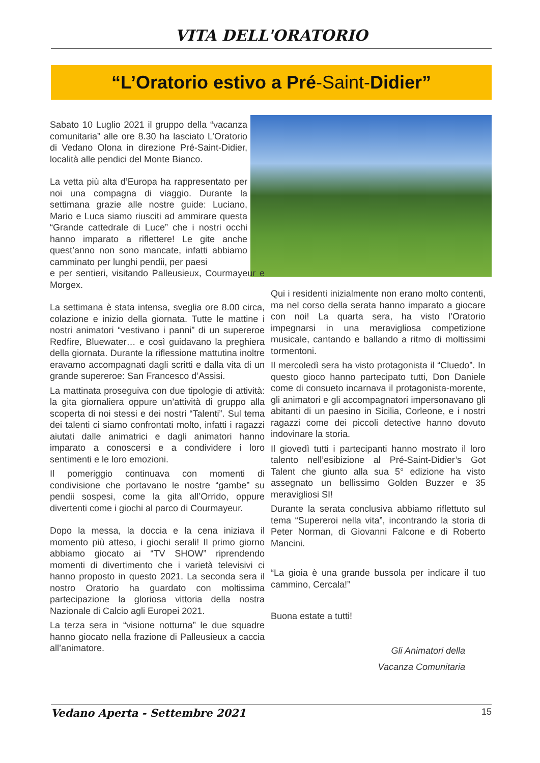VITA DELL'ORATORIO
“L’Oratorio estivo a Pré-Saint-Didier”
Sabato 10 Luglio 2021 il gruppo della “vacanza comunitaria” alle ore 8.30 ha lasciato L’Oratorio di Vedano Olona in direzione Pré-Saint-Didier, località alle pendici del Monte Bianco.
La vetta più alta d’Europa ha rappresentato per noi una compagna di viaggio. Durante la settimana grazie alle nostre guide: Luciano, Mario e Luca siamo riusciti ad ammirare questa “Grande cattedrale di Luce” che i nostri occhi hanno imparato a riflettere! Le gite anche quest’anno non sono mancate, infatti abbiamo camminato per lunghi pendii, per paesi
e per sentieri, visitando Palleusieux, Courmayeur e Morgex.
La settimana è stata intensa, sveglia ore 8.00 circa, colazione e inizio della giornata. Tutte le mattine i nostri animatori “vestivano i panni” di un supereroe Redfire, Bluewater… e così guidavano la preghiera della giornata. Durante la riflessione mattutina inoltre eravamo accompagnati dagli scritti e dalla vita di un grande supereroe: San Francesco d’Assisi.
La mattinata proseguiva con due tipologie di attività: la gita giornaliera oppure un’attività di gruppo alla scoperta di noi stessi e dei nostri “Talenti”. Sul tema dei talenti ci siamo confrontati molto, infatti i ragazzi aiutati dalle animatrici e dagli animatori hanno imparato a conoscersi e a condividere i loro sentimenti e le loro emozioni.
Il pomeriggio continuava con momenti di condivisione che portavano le nostre “gambe” su pendii sospesi, come la gita all’Orrido, oppure divertenti come i giochi al parco di Courmayeur.
Dopo la messa, la doccia e la cena iniziava il momento più atteso, i giochi serali! Il primo giorno abbiamo giocato ai “TV SHOW” riprendendo momenti di divertimento che i varietà televisivi ci hanno proposto in questo 2021. La seconda sera il nostro Oratorio ha guardato con moltissima partecipazione la gloriosa vittoria della nostra Nazionale di Calcio agli Europei 2021.
La terza sera in “visione notturna” le due squadre hanno giocato nella frazione di Palleusieux a caccia all’animatore.
Qui i residenti inizialmente non erano molto contenti, ma nel corso della serata hanno imparato a giocare con noi! La quarta sera, ha visto l’Oratorio impegnarsi in una meravigliosa competizione musicale, cantando e ballando a ritmo di moltissimi tormentoni.
Il mercoledì sera ha visto protagonista il “Cluedo”. In questo gioco hanno partecipato tutti, Don Daniele come di consueto incarnava il protagonista-morente, gli animatori e gli accompagnatori impersonavano gli abitanti di un paesino in Sicilia, Corleone, e i nostri ragazzi come dei piccoli detective hanno dovuto indovinare la storia.
Il giovedì tutti i partecipanti hanno mostrato il loro talento nell’esibizione al Pré-Saint-Didier’s Got Talent che giunto alla sua 5° edizione ha visto assegnato un bellissimo Golden Buzzer e 35 meravigliosi SI!
Durante la serata conclusiva abbiamo riflettuto sul tema “Supereroi nella vita”, incontrando la storia di Peter Norman, di Giovanni Falcone e di Roberto Mancini.
“La gioia è una grande bussola per indicare il tuo cammino, Cercala!”
Buona estate a tutti!
Gli Animatori della
Vacanza Comunitaria
Vedano Aperta - Settembre 2021 15